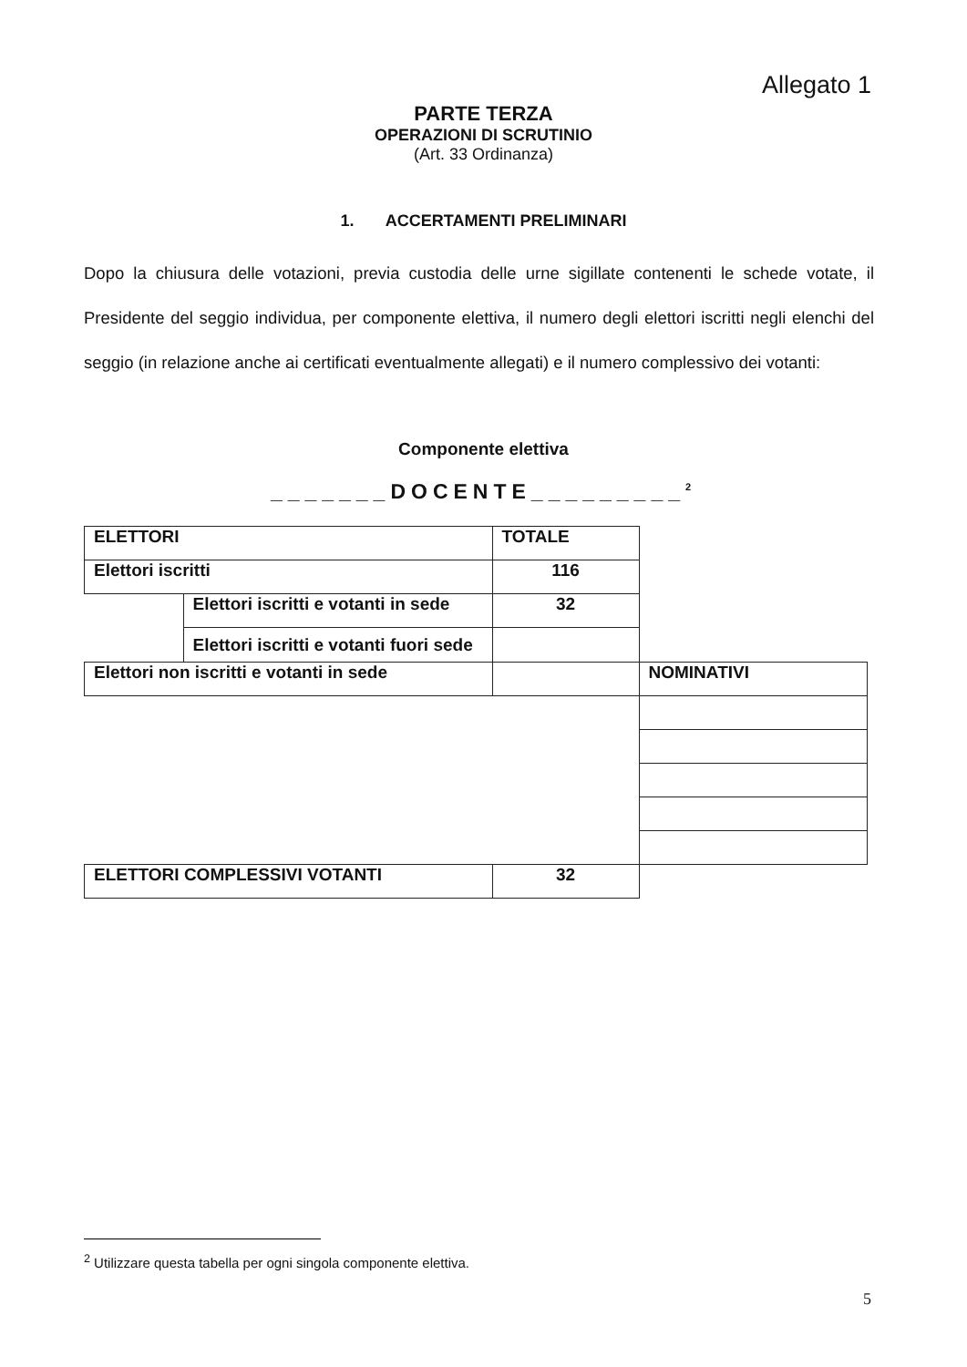Allegato 1
PARTE TERZA
OPERAZIONI DI SCRUTINIO
(Art. 33 Ordinanza)
1. ACCERTAMENTI PRELIMINARI
Dopo la chiusura delle votazioni, previa custodia delle urne sigillate contenenti le schede votate, il Presidente del seggio individua, per componente elettiva, il numero degli elettori iscritti negli elenchi del seggio (in relazione anche ai certificati eventualmente allegati) e il numero complessivo dei votanti:
Componente elettiva
_______DOCENTE_________<sup>2</sup>
| ELETTORI | | TOTALE | |
| Elettori iscritti | | 116 | |
| | Elettori iscritti e votanti in sede | 32 | |
| | Elettori iscritti e votanti fuori sede | | |
| Elettori non iscritti e votanti in sede | | | NOMINATIVI |
| ELETTORI COMPLESSIVI VOTANTI | | 32 | |
<sup>2</sup> Utilizzare questa tabella per ogni singola componente elettiva.
5